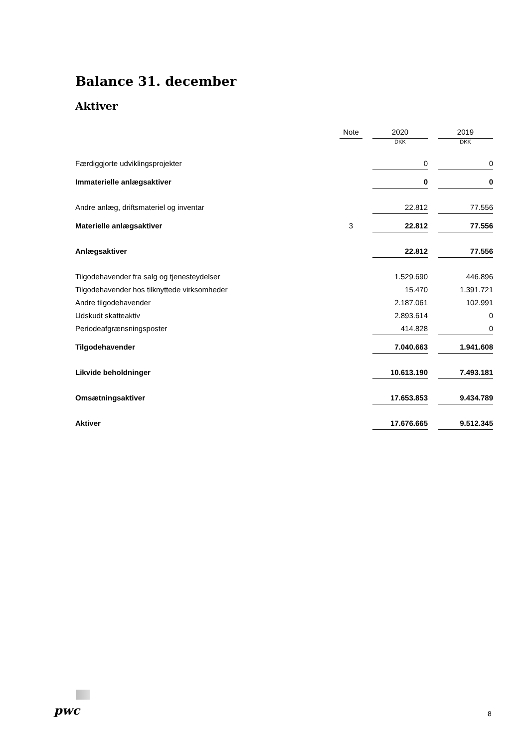Balance 31. december
Aktiver
| | Note | | 2020 | | 2019 |
| --- | --- | --- | --- | --- | --- |
| | | | DKK | | DKK |
| Færdiggjorte udviklingsprojekter | | | 0 | | 0 |
| Immaterielle anlægsaktiver | | | 0 | | 0 |
| Andre anlæg, driftsmateriel og inventar | | | 22.812 | | 77.556 |
| Materielle anlægsaktiver | 3 | | 22.812 | | 77.556 |
| Anlægsaktiver | | | 22.812 | | 77.556 |
| Tilgodehavender fra salg og tjenesteydelser | | | 1.529.690 | | 446.896 |
| Tilgodehavender hos tilknyttede virksomheder | | | 15.470 | | 1.391.721 |
| Andre tilgodehavender | | | 2.187.061 | | 102.991 |
| Udskudt skatteaktiv | | | 2.893.614 | | 0 |
| Periodeafgrænsningsposter | | | 414.828 | | 0 |
| Tilgodehavender | | | 7.040.663 | | 1.941.608 |
| Likvide beholdninger | | | 10.613.190 | | 7.493.181 |
| Omsætningsaktiver | | | 17.653.853 | | 9.434.789 |
| Aktiver | | | 17.676.665 | | 9.512.345 |
pwc 8